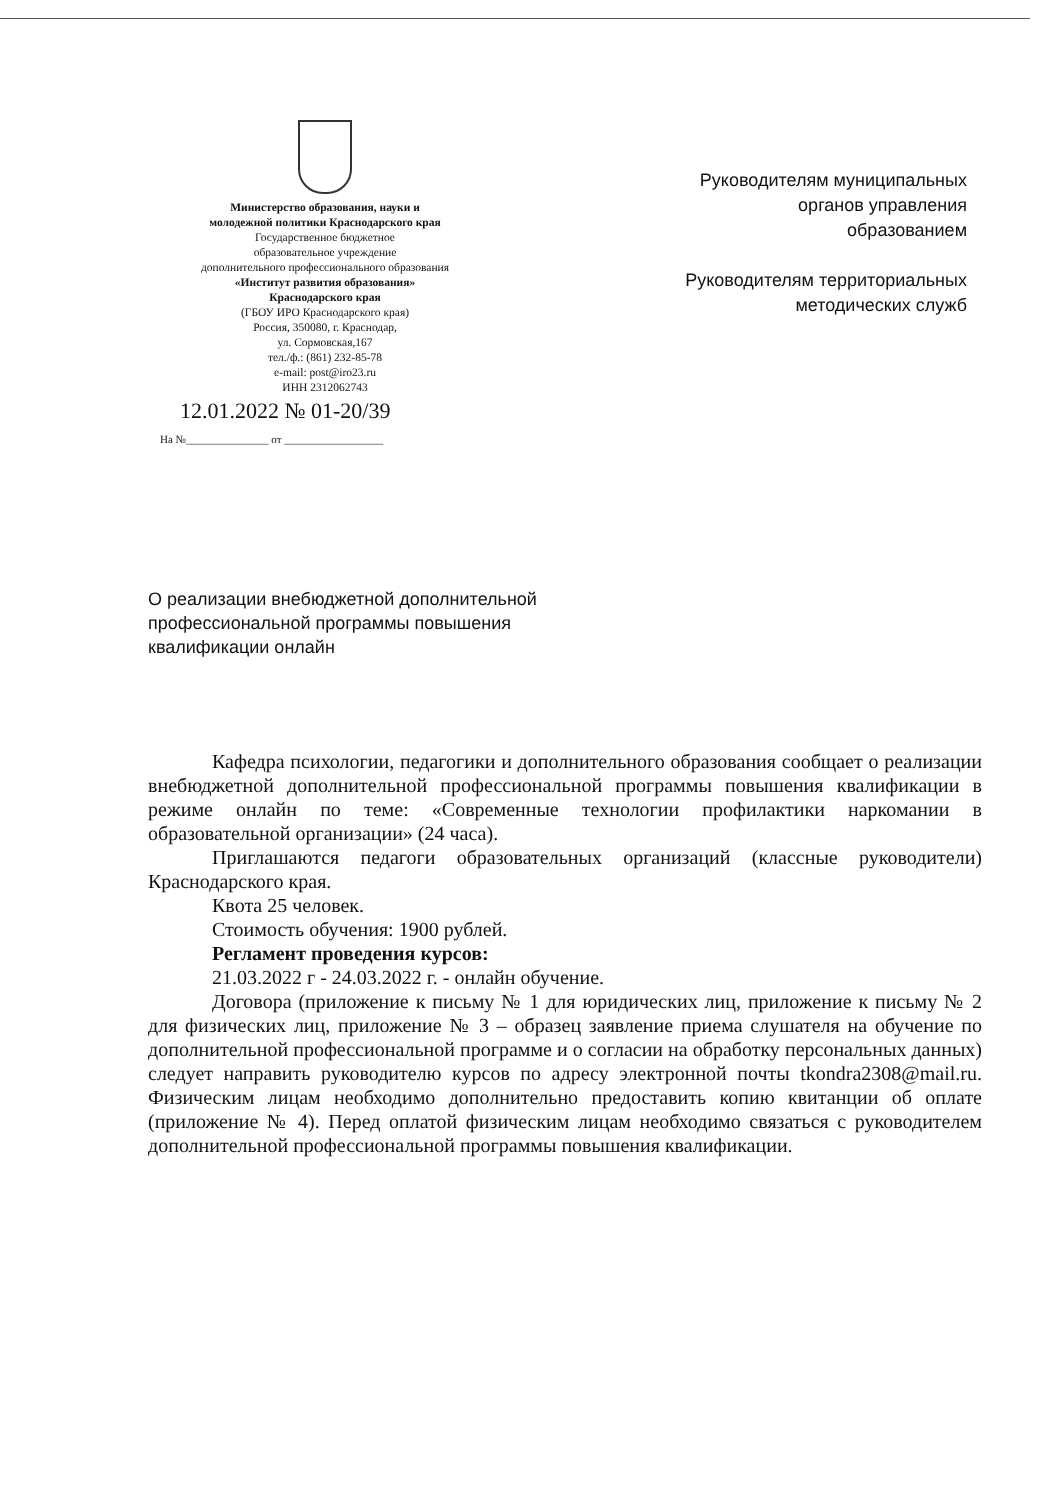Министерство образования, науки и
молодежной политики Краснодарского края
Государственное бюджетное
образовательное учреждение
дополнительного профессионального образования
«Институт развития образования»
Краснодарского края
(ГБОУ ИРО Краснодарского края)
Россия, 350080, г. Краснодар,
ул. Сормовская,167
тел./ф.: (861) 232-85-78
e-mail: post@iro23.ru
ИНН 2312062743
12.01.2022 № 01-20/39
На №_______________ от __________________
Руководителям муниципальных
органов управления
образованием
Руководителям территориальных
методических служб
О реализации внебюджетной дополнительной профессиональной программы повышения квалификации онлайн
Кафедра психологии, педагогики и дополнительного образования сообщает о реализации внебюджетной дополнительной профессиональной программы повышения квалификации в режиме онлайн по теме: «Современные технологии профилактики наркомании в образовательной организации» (24 часа).
Приглашаются педагоги образовательных организаций (классные руководители) Краснодарского края.
Квота 25 человек.
Стоимость обучения: 1900 рублей.
Регламент проведения курсов:
21.03.2022 г - 24.03.2022 г. - онлайн обучение.
Договора (приложение к письму № 1 для юридических лиц, приложение к письму № 2 для физических лиц, приложение № 3 – образец заявление приема слушателя на обучение по дополнительной профессиональной программе и о согласии на обработку персональных данных) следует направить руководителю курсов по адресу электронной почты tkondra2308@mail.ru. Физическим лицам необходимо дополнительно предоставить копию квитанции об оплате (приложение № 4). Перед оплатой физическим лицам необходимо связаться с руководителем дополнительной профессиональной программы повышения квалификации.